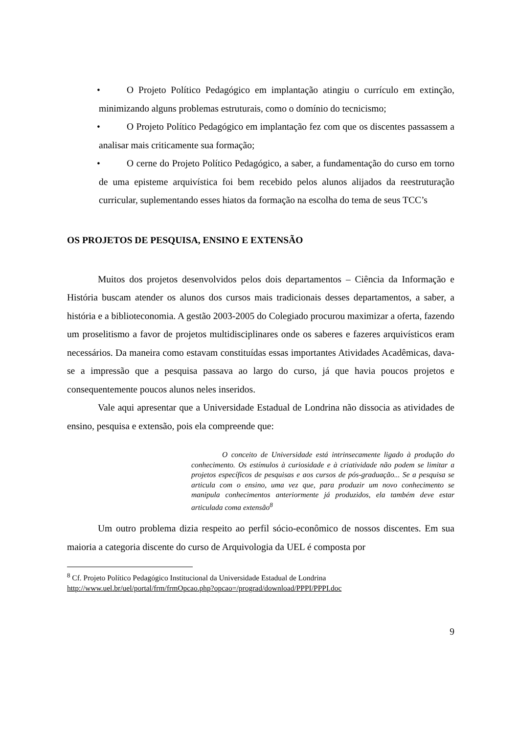• O Projeto Político Pedagógico em implantação atingiu o currículo em extinção, minimizando alguns problemas estruturais, como o domínio do tecnicismo;
• O Projeto Político Pedagógico em implantação fez com que os discentes passassem a analisar mais criticamente sua formação;
• O cerne do Projeto Político Pedagógico, a saber, a fundamentação do curso em torno de uma episteme arquivística foi bem recebido pelos alunos alijados da reestruturação curricular, suplementando esses hiatos da formação na escolha do tema de seus TCC’s
OS PROJETOS DE PESQUISA, ENSINO E EXTENSÃO
Muitos dos projetos desenvolvidos pelos dois departamentos – Ciência da Informação e História buscam atender os alunos dos cursos mais tradicionais desses departamentos, a saber, a história e a biblioteconomia. A gestão 2003-2005 do Colegiado procurou maximizar a oferta, fazendo um proselitismo a favor de projetos multidisciplinares onde os saberes e fazeres arquivísticos eram necessários. Da maneira como estavam constituídas essas importantes Atividades Acadêmicas, dava-se a impressão que a pesquisa passava ao largo do curso, já que havia poucos projetos e consequentemente poucos alunos neles inseridos.
Vale aqui apresentar que a Universidade Estadual de Londrina não dissocia as atividades de ensino, pesquisa e extensão, pois ela compreende que:
O conceito de Universidade está intrinsecamente ligado à produção do conhecimento. Os estímulos à curiosidade e à criatividade não podem se limitar a projetos específicos de pesquisas e aos cursos de pós-graduação... Se a pesquisa se articula com o ensino, uma vez que, para produzir um novo conhecimento se manipula conhecimentos anteriormente já produzidos, ela também deve estar articulada coma extensão<sup>8</sup>
Um outro problema dizia respeito ao perfil sócio-econômico de nossos discentes. Em sua maioria a categoria discente do curso de Arquivologia da UEL é composta por
<sup>8</sup> Cf. Projeto Político Pedagógico Institucional da Universidade Estadual de Londrina
http://www.uel.br/uel/portal/frm/frmOpcao.php?opcao=/prograd/download/PPPI/PPPI.doc
9